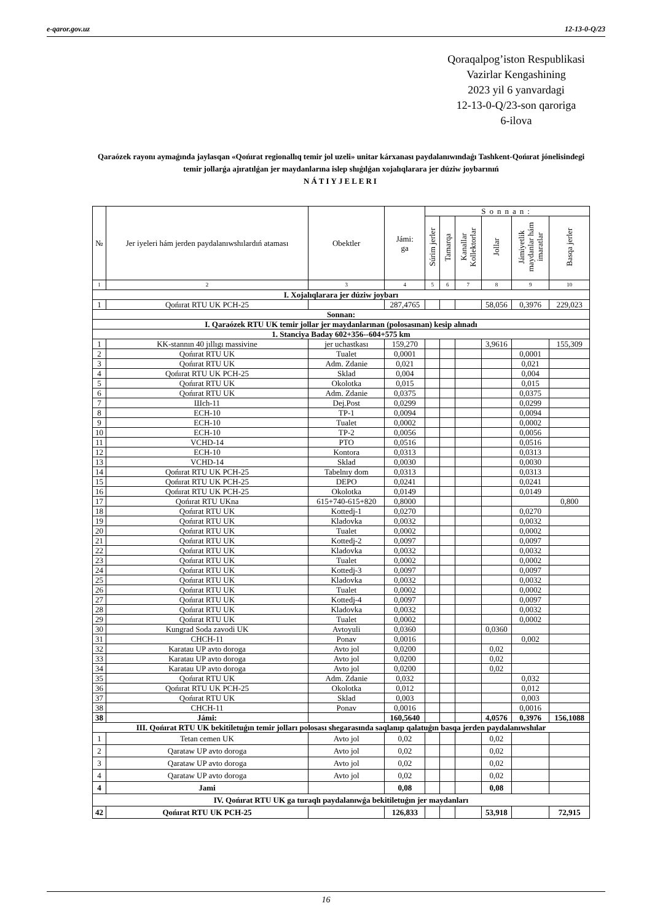e-qaror.gov.uz 12-13-0-Q/23
Qoraqalpog’iston Respublikasi
Vazirlar Kengashining
2023 yil 6 yanvardagi
12-13-0-Q/23-son qaroriga
6-ilova
Qaraózek rayonı aymaǵında jaylasqan «Qońırat regionallıq temir jol uzeli» unitar kárxanası paydalanıwındaǵı Tashkent-Qońırat jónelisindegi temir jollarǵa ajıratılǵan jer maydanlarına islep shıǵılǵan xojalıqlararа jer dúziw joybarınıń
NÁTIYJELERI
| № | Jer iyeleri hám jerden paydalanıwshılardıń ataması | Obektler | Jámi: ga | Sonnan: | | | | | |
| --- | --- | --- | --- | --- | --- | --- | --- | --- | --- |
| | | | | Súrim jerler | Tamarqa | Kanallar Kollektorlar | Jollar | Jámiyetlik maydanlar hám imaratlar | Basqa jerler |
| 1 | 2 | 3 | 4 | 5 | 6 | 7 | 8 | 9 | 10 |
| I. Xojalıqlararа jer dúziw joybarı | | | | | | | | | |
| 1 | Qońırat RTU UK PCH-25 | | 287,4765 | | | | 58,056 | 0,3976 | 229,023 |
| Sonnan: | | | | | | | | | |
| I. Qaraózek RTU UK temir jollar jer maydanlarınan (polosasınan) kesip alınadı | | | | | | | | | |
| 1. Stanciya Baday 602+356--604+575 km | | | | | | | | | |
| 1 | KK-stannın 40 jıllıgı massivine | jer uchastkası | 159,270 | | | | 3,9616 | | 155,309 |
| 2 | Qońırat RTU UK | Tualet | 0,0001 | | | | | 0,0001 | |
| 3 | Qońırat RTU UK | Adm. Zdanie | 0,021 | | | | | 0,021 | |
| 4 | Qońırat RTU UK PCH-25 | Sklad | 0,004 | | | | | 0,004 | |
| 5 | Qońırat RTU UK | Okolotka | 0,015 | | | | | 0,015 | |
| 6 | Qońırat RTU UK | Adm. Zdanie | 0,0375 | | | | | 0,0375 | |
| 7 | Шch-11 | Dej.Post | 0,0299 | | | | | 0,0299 | |
| 8 | ECH-10 | TP-1 | 0,0094 | | | | | 0,0094 | |
| 9 | ECH-10 | Tualet | 0,0002 | | | | | 0,0002 | |
| 10 | ECH-10 | TP-2 | 0,0056 | | | | | 0,0056 | |
| 11 | VCHD-14 | PTO | 0,0516 | | | | | 0,0516 | |
| 12 | ECH-10 | Kontora | 0,0313 | | | | | 0,0313 | |
| 13 | VCHD-14 | Sklad | 0,0030 | | | | | 0,0030 | |
| 14 | Qońırat RTU UK PCH-25 | Tabelnıy dom | 0,0313 | | | | | 0,0313 | |
| 15 | Qońırat RTU UK PCH-25 | DEPO | 0,0241 | | | | | 0,0241 | |
| 16 | Qońırat RTU UK PCH-25 | Okolotka | 0,0149 | | | | | 0,0149 | |
| 17 | Qońırat RTU UKna | 615+740-615+820 | 0,8000 | | | | | | 0,800 |
| 18 | Qońırat RTU UK | Kottedj-1 | 0,0270 | | | | | 0,0270 | |
| 19 | Qońırat RTU UK | Kladovka | 0,0032 | | | | | 0,0032 | |
| 20 | Qońırat RTU UK | Tualet | 0,0002 | | | | | 0,0002 | |
| 21 | Qońırat RTU UK | Kottedj-2 | 0,0097 | | | | | 0,0097 | |
| 22 | Qońırat RTU UK | Kladovka | 0,0032 | | | | | 0,0032 | |
| 23 | Qońırat RTU UK | Tualet | 0,0002 | | | | | 0,0002 | |
| 24 | Qońırat RTU UK | Kottedj-3 | 0,0097 | | | | | 0,0097 | |
| 25 | Qońırat RTU UK | Kladovka | 0,0032 | | | | | 0,0032 | |
| 26 | Qońırat RTU UK | Tualet | 0,0002 | | | | | 0,0002 | |
| 27 | Qońırat RTU UK | Kottedj-4 | 0,0097 | | | | | 0,0097 | |
| 28 | Qońırat RTU UK | Kladovka | 0,0032 | | | | | 0,0032 | |
| 29 | Qońırat RTU UK | Tualet | 0,0002 | | | | | 0,0002 | |
| 30 | Kungrad Soda zavodi UK | Avtoyuli | 0,0360 | | | | 0,0360 | | |
| 31 | CHCH-11 | Ponav | 0,0016 | | | | | 0,002 | |
| 32 | Karatau UP avto doroga | Avto jol | 0,0200 | | | | 0,02 | | |
| 33 | Karatau UP avto doroga | Avto jol | 0,0200 | | | | 0,02 | | |
| 34 | Karatau UP avto doroga | Avto jol | 0,0200 | | | | 0,02 | | |
| 35 | Qońırat RTU UK | Adm. Zdanie | 0,032 | | | | | 0,032 | |
| 36 | Qońırat RTU UK PCH-25 | Okolotka | 0,012 | | | | | 0,012 | |
| 37 | Qońırat RTU UK | Sklad | 0,003 | | | | | 0,003 | |
| 38 | CHCH-11 | Ponav | 0,0016 | | | | | 0,0016 | |
| 38 | Jámi: | | 160,5640 | | | | 4,0576 | 0,3976 | 156,1088 |
| III. Qońırat RTU UK bekitiletuǵın temir jolları polosası shegarasında saqlanıp qalatuǵın basqa jerden paydalanıwshılar | | | | | | | | | |
| 1 | Tetan cemen UK | Avto jol | 0,02 | | | | 0,02 | | |
| 2 | Qarataw UP avto doroga | Avto jol | 0,02 | | | | 0,02 | | |
| 3 | Qarataw UP avto doroga | Avto jol | 0,02 | | | | 0,02 | | |
| 4 | Qarataw UP avto doroga | Avto jol | 0,02 | | | | 0,02 | | |
| 4 | Jami | | 0,08 | | | | 0,08 | | |
| IV. Qońırat RTU UK ga turaqlı paydalanıwǵa bekitiletuǵın jer maydanları | | | | | | | | | |
| 42 | Qońırat RTU UK PCH-25 | | 126,833 | | | | 53,918 | | 72,915 |
16